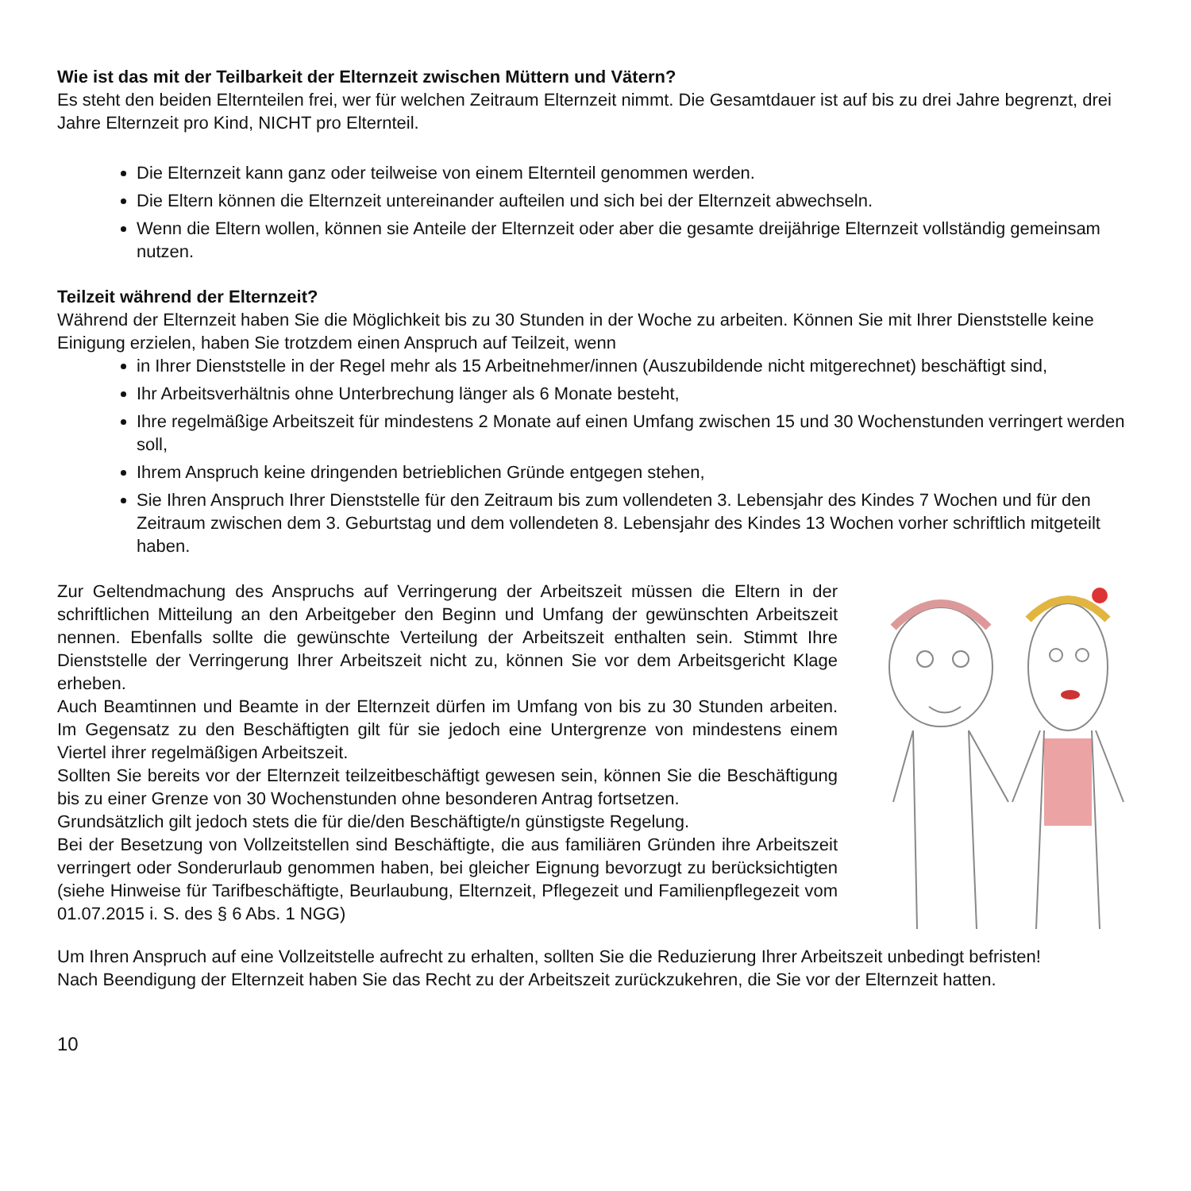Wie ist das mit der Teilbarkeit der Elternzeit zwischen Müttern und Vätern?
Es steht den beiden Elternteilen frei, wer für welchen Zeitraum Elternzeit nimmt. Die Gesamtdauer ist auf bis zu drei Jahre begrenzt, drei Jahre Elternzeit pro Kind, NICHT pro Elternteil.
Die Elternzeit kann ganz oder teilweise von einem Elternteil genommen werden.
Die Eltern können die Elternzeit untereinander aufteilen und sich bei der Elternzeit abwechseln.
Wenn die Eltern wollen, können sie Anteile der Elternzeit oder aber die gesamte dreijährige Elternzeit vollständig gemeinsam nutzen.
Teilzeit während der Elternzeit?
Während der Elternzeit haben Sie die Möglichkeit bis zu 30 Stunden in der Woche zu arbeiten. Können Sie mit Ihrer Dienststelle keine Einigung erzielen, haben Sie trotzdem einen Anspruch auf Teilzeit, wenn
in Ihrer Dienststelle in der Regel mehr als 15 Arbeitnehmer/innen (Auszubildende nicht mitgerechnet) beschäftigt sind,
Ihr Arbeitsverhältnis ohne Unterbrechung länger als 6 Monate besteht,
Ihre regelmäßige Arbeitszeit für mindestens 2 Monate auf einen Umfang zwischen 15 und 30 Wochenstunden verringert werden soll,
Ihrem Anspruch keine dringenden betrieblichen Gründe entgegen stehen,
Sie Ihren Anspruch Ihrer Dienststelle für den Zeitraum bis zum vollendeten 3. Lebensjahr des Kindes 7 Wochen und für den Zeitraum zwischen dem 3. Geburtstag und dem vollendeten 8. Lebensjahr des Kindes 13 Wochen vorher schriftlich mitgeteilt haben.
Zur Geltendmachung des Anspruchs auf Verringerung der Arbeitszeit müssen die Eltern in der schriftlichen Mitteilung an den Arbeitgeber den Beginn und Umfang der gewünschten Arbeitszeit nennen. Ebenfalls sollte die gewünschte Verteilung der Arbeitszeit enthalten sein. Stimmt Ihre Dienststelle der Verringerung Ihrer Arbeitszeit nicht zu, können Sie vor dem Arbeitsgericht Klage erheben.
Auch Beamtinnen und Beamte in der Elternzeit dürfen im Umfang von bis zu 30 Stunden arbeiten. Im Gegensatz zu den Beschäftigten gilt für sie jedoch eine Untergrenze von mindestens einem Viertel ihrer regelmäßigen Arbeitszeit.
Sollten Sie bereits vor der Elternzeit teilzeitbeschäftigt gewesen sein, können Sie die Beschäftigung bis zu einer Grenze von 30 Wochenstunden ohne besonderen Antrag fortsetzen.
Grundsätzlich gilt jedoch stets die für die/den Beschäftigte/n günstigste Regelung.
Bei der Besetzung von Vollzeitstellen sind Beschäftigte, die aus familiären Gründen ihre Arbeitszeit verringert oder Sonderurlaub genommen haben, bei gleicher Eignung bevorzugt zu berücksichtigten (siehe Hinweise für Tarifbeschäftigte, Beurlaubung, Elternzeit, Pflegezeit und Familienpflegezeit vom 01.07.2015 i. S. des § 6 Abs. 1 NGG)
Um Ihren Anspruch auf eine Vollzeitstelle aufrecht zu erhalten, sollten Sie die Reduzierung Ihrer Arbeitszeit unbedingt befristen!
Nach Beendigung der Elternzeit haben Sie das Recht zu der Arbeitszeit zurückzukehren, die Sie vor der Elternzeit hatten.
10